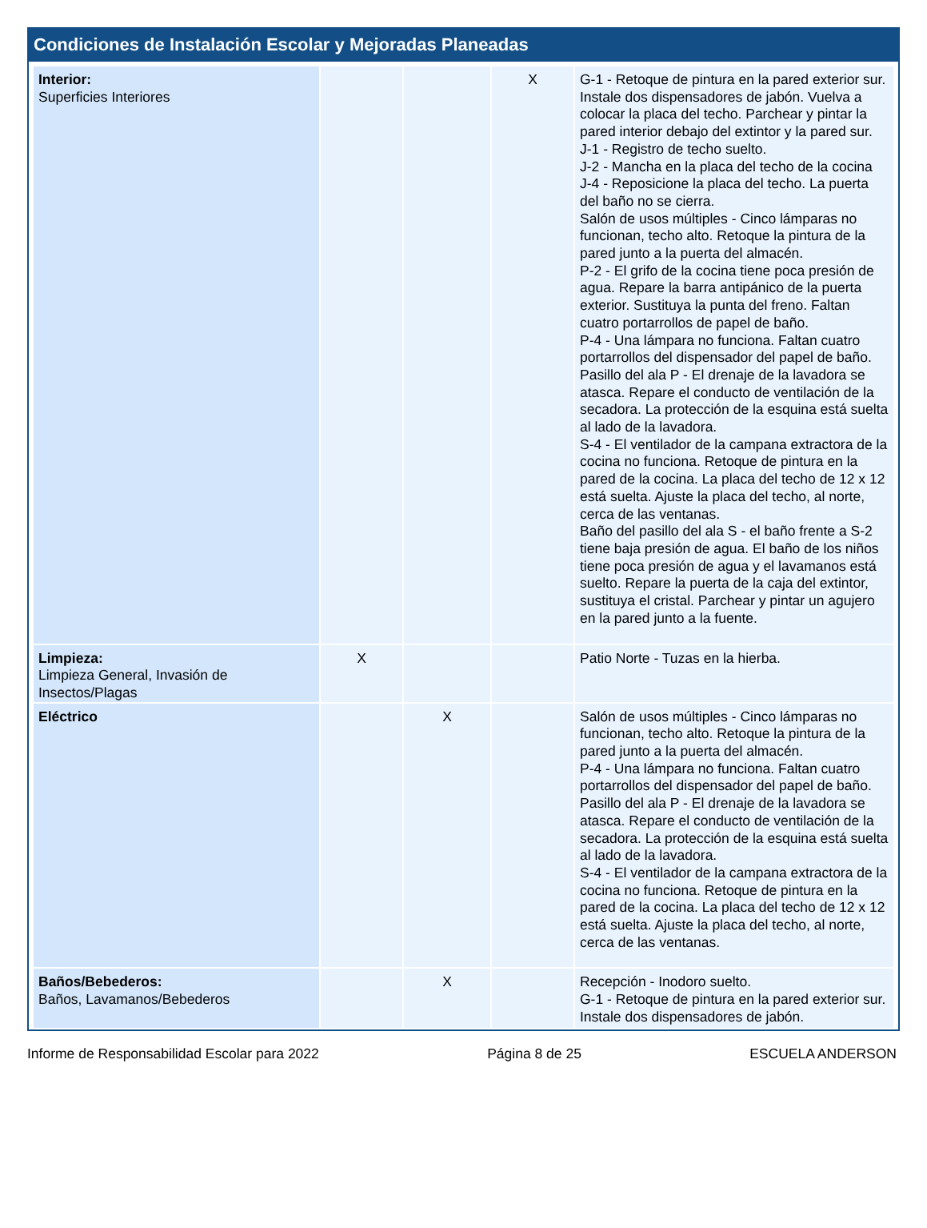Condiciones de Instalación Escolar y Mejoradas Planeadas
| Interior: Superficies Interiores | | | X | G-1 - Retoque de pintura en la pared exterior sur. Instale dos dispensadores de jabón. Vuelva a colocar la placa del techo. Parchear y pintar la pared interior debajo del extintor y la pared sur. J-1 - Registro de techo suelto. J-2 - Mancha en la placa del techo de la cocina J-4 - Reposicione la placa del techo. La puerta del baño no se cierra. Salón de usos múltiples - Cinco lámparas no funcionan, techo alto. Retoque la pintura de la pared junto a la puerta del almacén. P-2 - El grifo de la cocina tiene poca presión de agua. Repare la barra antipánico de la puerta exterior. Sustituya la punta del freno. Faltan cuatro portarrollos de papel de baño. P-4 - Una lámpara no funciona. Faltan cuatro portarrollos del dispensador del papel de baño. Pasillo del ala P - El drenaje de la lavadora se atasca. Repare el conducto de ventilación de la secadora. La protección de la esquina está suelta al lado de la lavadora. S-4 - El ventilador de la campana extractora de la cocina no funciona. Retoque de pintura en la pared de la cocina. La placa del techo de 12 x 12 está suelta. Ajuste la placa del techo, al norte, cerca de las ventanas. Baño del pasillo del ala S - el baño frente a S-2 tiene baja presión de agua. El baño de los niños tiene poca presión de agua y el lavamanos está suelto. Repare la puerta de la caja del extintor, sustituya el cristal. Parchear y pintar un agujero en la pared junto a la fuente. |
| Limpieza: Limpieza General, Invasión de Insectos/Plagas | X | | | Patio Norte - Tuzas en la hierba. |
| Eléctrico | | X | | Salón de usos múltiples - Cinco lámparas no funcionan, techo alto. Retoque la pintura de la pared junto a la puerta del almacén. P-4 - Una lámpara no funciona. Faltan cuatro portarrollos del dispensador del papel de baño. Pasillo del ala P - El drenaje de la lavadora se atasca. Repare el conducto de ventilación de la secadora. La protección de la esquina está suelta al lado de la lavadora. S-4 - El ventilador de la campana extractora de la cocina no funciona. Retoque de pintura en la pared de la cocina. La placa del techo de 12 x 12 está suelta. Ajuste la placa del techo, al norte, cerca de las ventanas. |
| Baños/Bebederos: Baños, Lavamanos/Bebederos | | X | | Recepción - Inodoro suelto. G-1 - Retoque de pintura en la pared exterior sur. Instale dos dispensadores de jabón. |
Informe de Responsabilidad Escolar para 2022 Página 8 de 25 ESCUELA ANDERSON